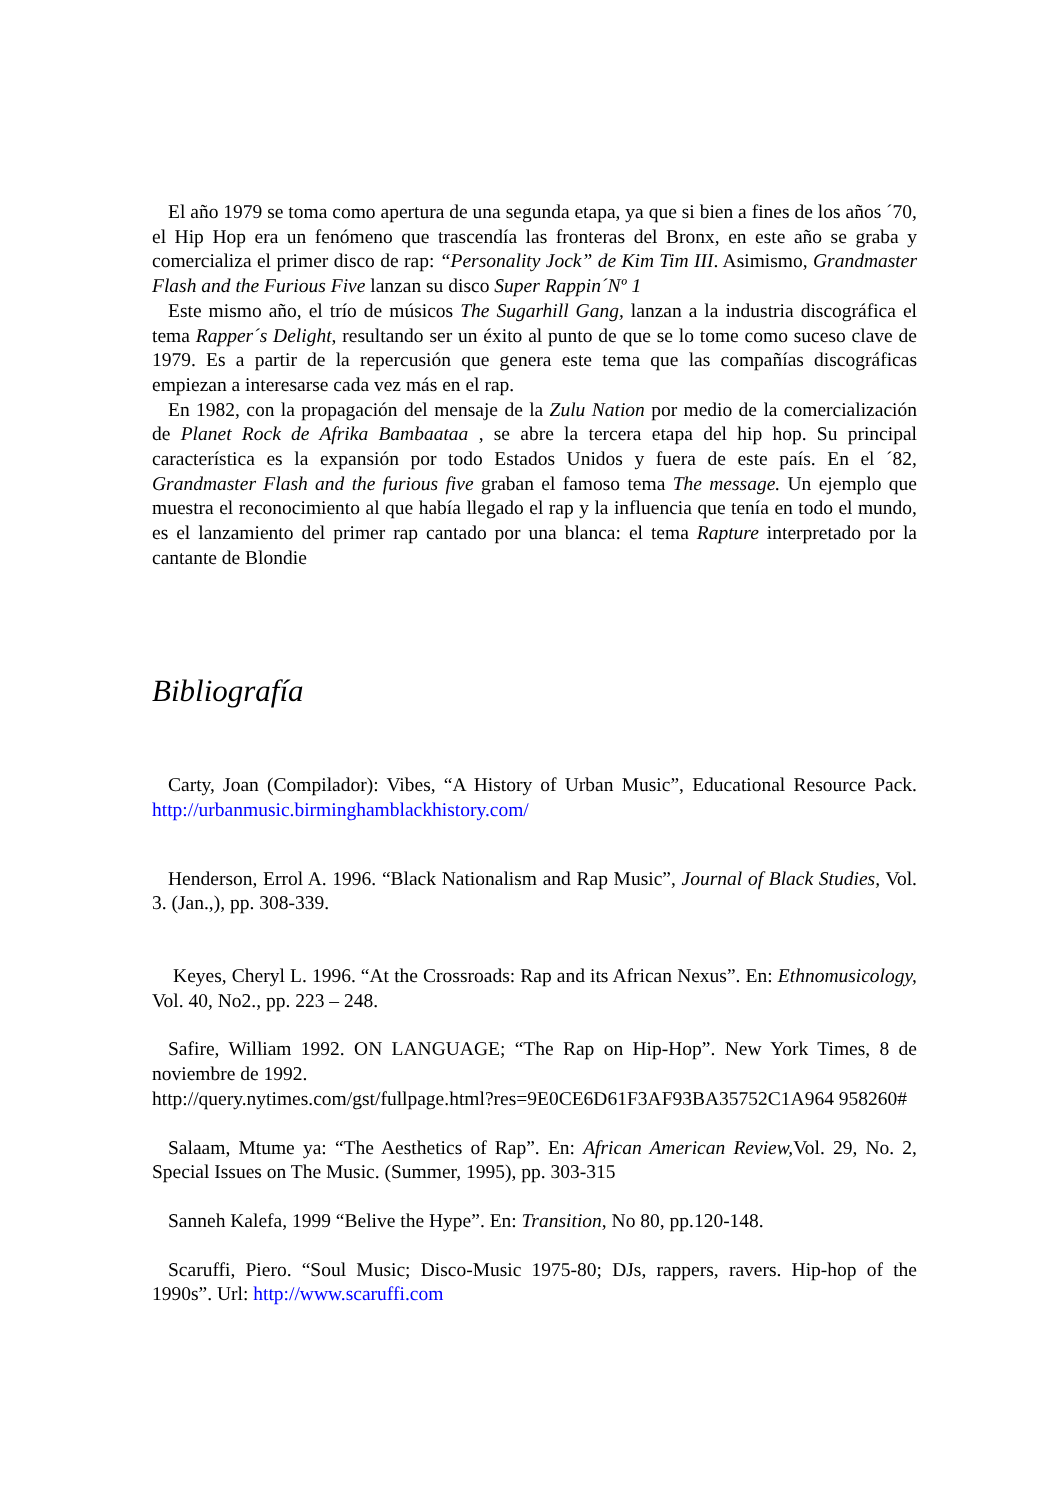El año 1979 se toma como apertura de una segunda etapa, ya que si bien a fines de los años ´70, el Hip Hop era un fenómeno que trascendía las fronteras del Bronx, en este año se graba y comercializa el primer disco de rap: “Personality Jock” de Kim Tim III. Asimismo, Grandmaster Flash and the Furious Five lanzan su disco Super Rappin´Nº 1
Este mismo año, el trío de músicos The Sugarhill Gang, lanzan a la industria discográfica el tema Rapper´s Delight, resultando ser un éxito al punto de que se lo tome como suceso clave de 1979. Es a partir de la repercusión que genera este tema que las compañías discográficas empiezan a interesarse cada vez más en el rap.
En 1982, con la propagación del mensaje de la Zulu Nation por medio de la comercialización de Planet Rock de Afrika Bambaataa , se abre la tercera etapa del hip hop. Su principal característica es la expansión por todo Estados Unidos y fuera de este país. En el ´82, Grandmaster Flash and the furious five graban el famoso tema The message. Un ejemplo que muestra el reconocimiento al que había llegado el rap y la influencia que tenía en todo el mundo, es el lanzamiento del primer rap cantado por una blanca: el tema Rapture interpretado por la cantante de Blondie
Bibliografía
Carty, Joan (Compilador): Vibes, “A History of Urban Music”, Educational Resource Pack. http://urbanmusic.birminghamblackhistory.com/
Henderson, Errol A. 1996. “Black Nationalism and Rap Music”, Journal of Black Studies, Vol. 3. (Jan.,), pp. 308-339.
Keyes, Cheryl L. 1996. “At the Crossroads: Rap and its African Nexus”. En: Ethnomusicology, Vol. 40, No2., pp. 223 – 248.
Safire, William 1992. ON LANGUAGE; “The Rap on Hip-Hop”. New York Times, 8 de noviembre de 1992.
http://query.nytimes.com/gst/fullpage.html?res=9E0CE6D61F3AF93BA35752C1A964 958260#
Salaam, Mtume ya: “The Aesthetics of Rap”. En: African American Review, Vol. 29, No. 2, Special Issues on The Music. (Summer, 1995), pp. 303-315
Sanneh Kalefa, 1999 “Belive the Hype”. En: Transition, No 80, pp.120-148.
Scaruffi, Piero. “Soul Music; Disco-Music 1975-80; DJs, rappers, ravers. Hip-hop of the 1990s”. Url: http://www.scaruffi.com